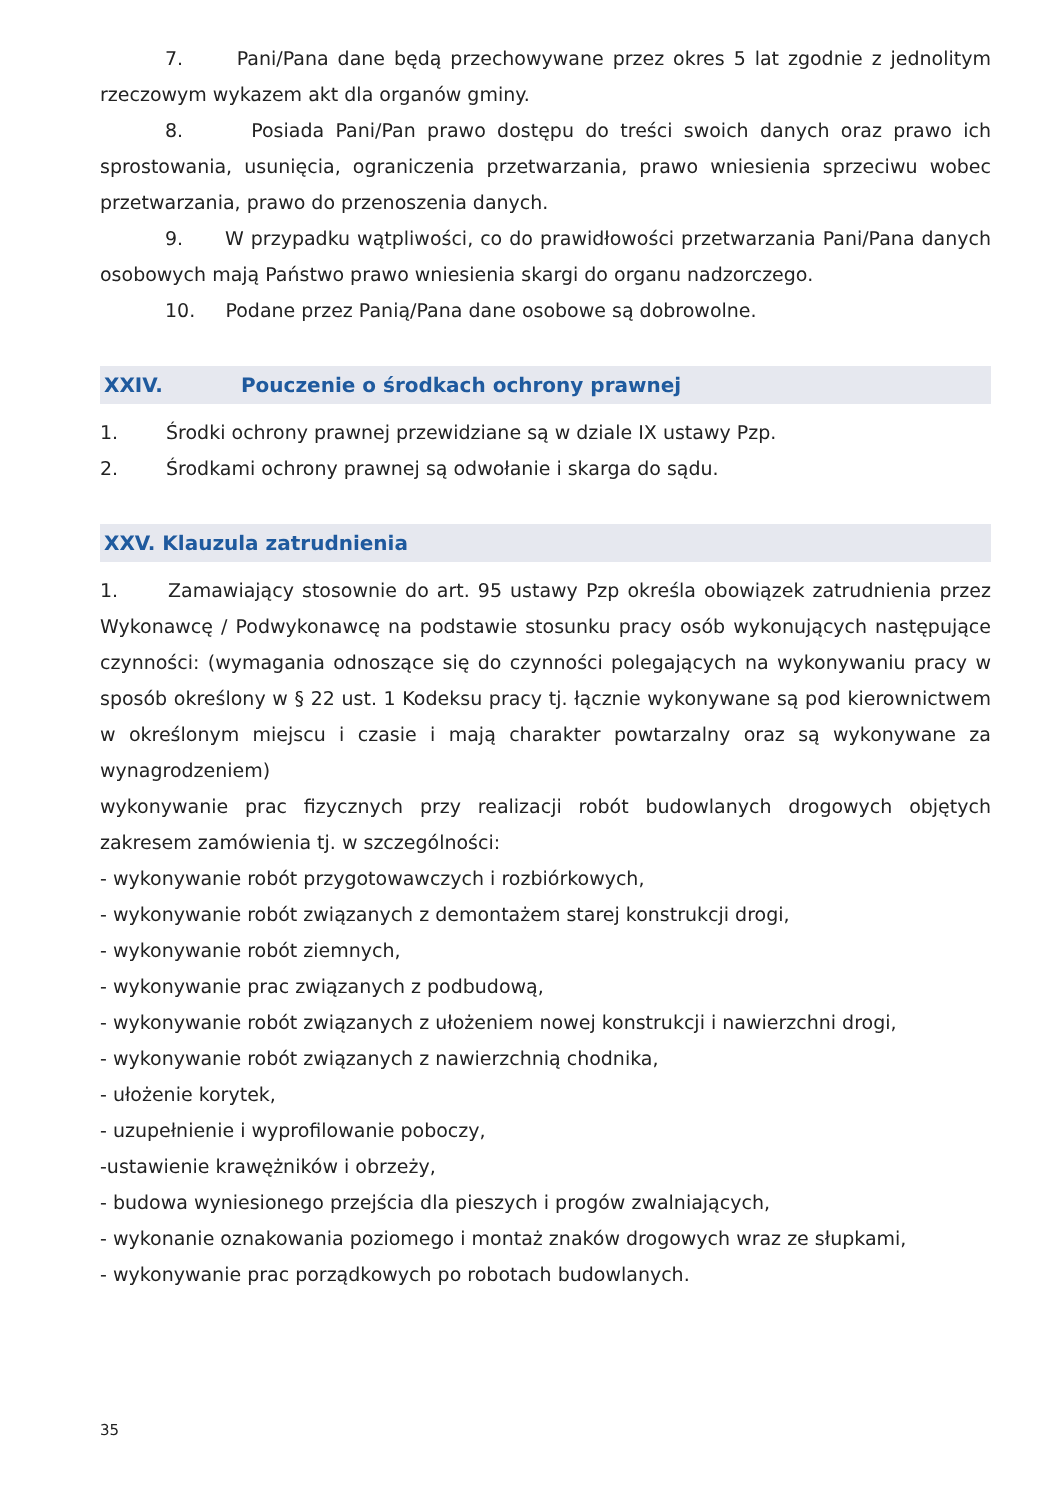7. Pani/Pana dane będą przechowywane przez okres 5 lat zgodnie z jednolitym rzeczowym wykazem akt dla organów gminy.
8. Posiada Pani/Pan prawo dostępu do treści swoich danych oraz prawo ich sprostowania, usunięcia, ograniczenia przetwarzania, prawo wniesienia sprzeciwu wobec przetwarzania, prawo do przenoszenia danych.
9. W przypadku wątpliwości, co do prawidłowości przetwarzania Pani/Pana danych osobowych mają Państwo prawo wniesienia skargi do organu nadzorczego.
10. Podane przez Panią/Pana dane osobowe są dobrowolne.
XXIV. Pouczenie o środkach ochrony prawnej
1. Środki ochrony prawnej przewidziane są w dziale IX ustawy Pzp.
2. Środkami ochrony prawnej są odwołanie i skarga do sądu.
XXV. Klauzula zatrudnienia
1. Zamawiający stosownie do art. 95 ustawy Pzp określa obowiązek zatrudnienia przez Wykonawcę / Podwykonawcę na podstawie stosunku pracy osób wykonujących następujące czynności: (wymagania odnoszące się do czynności polegających na wykonywaniu pracy w sposób określony w § 22 ust. 1 Kodeksu pracy tj. łącznie wykonywane są pod kierownictwem w określonym miejscu i czasie i mają charakter powtarzalny oraz są wykonywane za wynagrodzeniem)
wykonywanie prac fizycznych przy realizacji robót budowlanych drogowych objętych zakresem zamówienia tj. w szczególności:
- wykonywanie robót przygotowawczych i rozbiórkowych,
- wykonywanie robót związanych z demontażem starej konstrukcji drogi,
- wykonywanie robót ziemnych,
- wykonywanie prac związanych z podbudową,
- wykonywanie robót związanych z ułożeniem nowej konstrukcji i nawierzchni drogi,
- wykonywanie robót związanych z nawierzchnią chodnika,
- ułożenie korytek,
- uzupełnienie i wyprofilowanie poboczy,
-ustawienie krawężników i obrzeży,
- budowa wyniesionego przejścia dla pieszych i progów zwalniających,
- wykonanie oznakowania poziomego i montaż znaków drogowych wraz ze słupkami,
- wykonywanie prac porządkowych po robotach budowlanych.
35